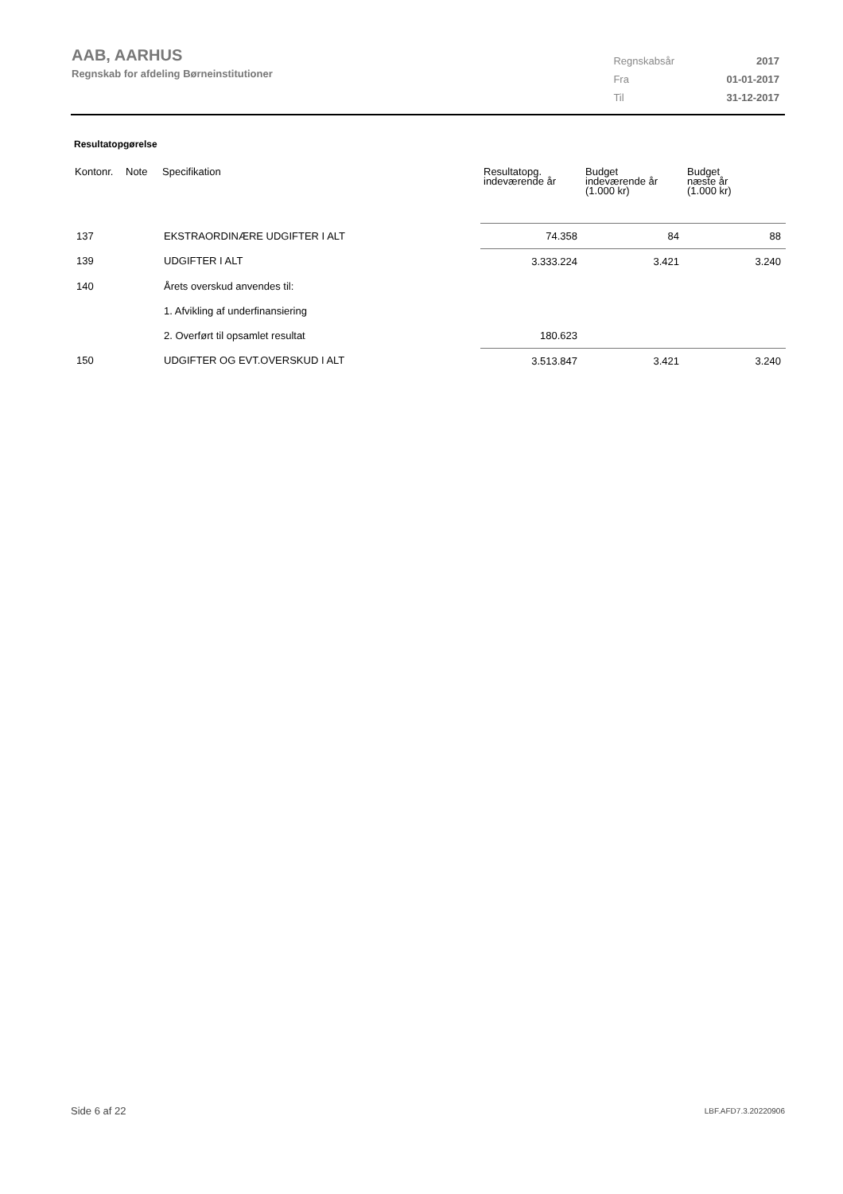AAB, AARHUS
Regnskab for afdeling Børneinstitutioner
| Regnskabsår | 2017 |
| Fra | 01-01-2017 |
| Til | 31-12-2017 |
Resultatopgørelse
| Kontonr. | Note | Specifikation | Resultatopg. indeværende år | Budget indeværende år (1.000 kr) | Budget næste år (1.000 kr) |
| --- | --- | --- | --- | --- | --- |
| 137 | | EKSTRAORDINÆRE UDGIFTER I ALT | 74.358 | 84 | 88 |
| 139 | | UDGIFTER I ALT | 3.333.224 | 3.421 | 3.240 |
| 140 | | Årets overskud anvendes til: | | | |
| | | 1. Afvikling af underfinansiering | | | |
| | | 2. Overført til opsamlet resultat | 180.623 | | |
| 150 | | UDGIFTER OG EVT.OVERSKUD I ALT | 3.513.847 | 3.421 | 3.240 |
Side 6 af 22 LBF.AFD7.3.20220906